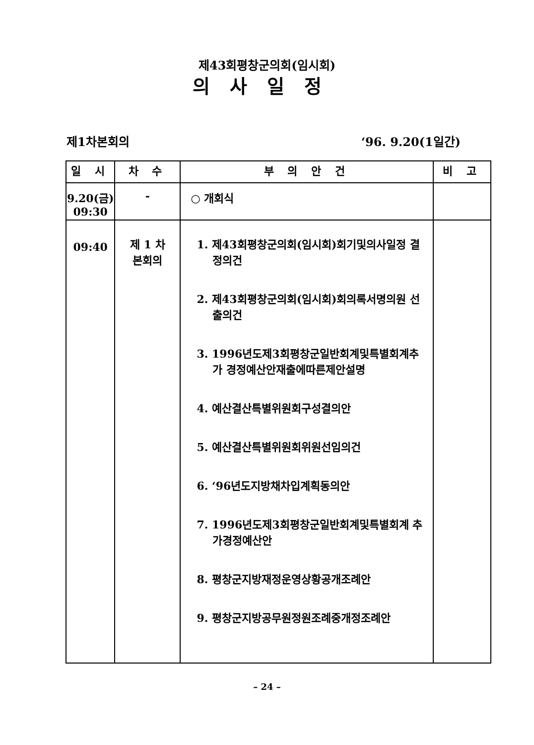제43회평창군의회(임시회)
의사일정
제1차본회의 ‘96. 9.20(1일간)
| 일 시 | 차 수 | 부 의 안 건 | 비 고 |
| --- | --- | --- | --- |
| 9.20(금) 09:30 | - | ○ 개회식 | |
| 09:40 | 제 1 차 본회의 | 1. 제43회평창군의회(임시회)회기및의사일정 결정의건 2. 제43회평창군의회(임시회)회의록서명의원 선출의건 3. 1996년도제3회평창군일반회계및특별회계추가 경정예산안재출에따른제안설명 4. 예산결산특별위원회구성결의안 5. 예산결산특별위원회위원선임의건 6. ‘96년도지방채차입계획동의안 7. 1996년도제3회평창군일반회계및특별회계 추가경정예산안 8. 평창군지방재정운영상황공개조례안 9. 평창군지방공무원정원조례중개정조례안 | |
– 24 –